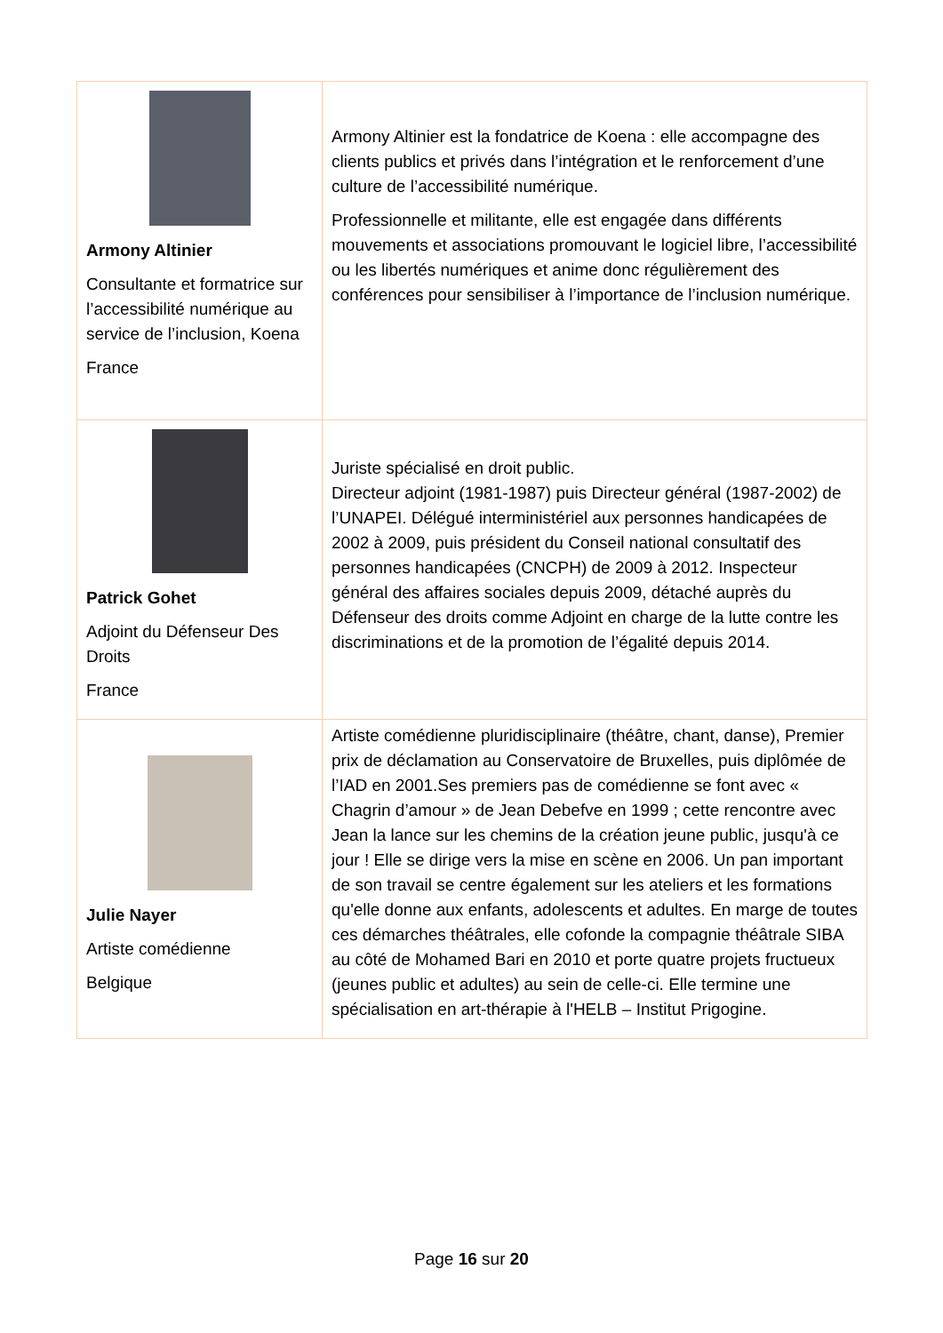| Armony Altinier Consultante et formatrice sur l’accessibilité numérique au service de l’inclusion, Koena France | Armony Altinier est la fondatrice de Koena : elle accompagne des clients publics et privés dans l’intégration et le renforcement d’une culture de l’accessibilité numérique. Professionnelle et militante, elle est engagée dans différents mouvements et associations promouvant le logiciel libre, l’accessibilité ou les libertés numériques et anime donc régulièrement des conférences pour sensibiliser à l’importance de l’inclusion numérique. |
| Patrick Gohet Adjoint du Défenseur Des Droits France | Juriste spécialisé en droit public. Directeur adjoint (1981-1987) puis Directeur général (1987-2002) de l’UNAPEI. Délégué interministériel aux personnes handicapées de 2002 à 2009, puis président du Conseil national consultatif des personnes handicapées (CNCPH) de 2009 à 2012. Inspecteur général des affaires sociales depuis 2009, détaché auprès du Défenseur des droits comme Adjoint en charge de la lutte contre les discriminations et de la promotion de l’égalité depuis 2014. |
| Julie Nayer Artiste comédienne Belgique | Artiste comédienne pluridisciplinaire (théâtre, chant, danse), Premier prix de déclamation au Conservatoire de Bruxelles, puis diplômée de l’IAD en 2001.Ses premiers pas de comédienne se font avec « Chagrin d’amour » de Jean Debefve en 1999 ; cette rencontre avec Jean la lance sur les chemins de la création jeune public, jusqu'à ce jour ! Elle se dirige vers la mise en scène en 2006. Un pan important de son travail se centre également sur les ateliers et les formations qu'elle donne aux enfants, adolescents et adultes. En marge de toutes ces démarches théâtrales, elle cofonde la compagnie théâtrale SIBA au côté de Mohamed Bari en 2010 et porte quatre projets fructueux (jeunes public et adultes) au sein de celle-ci. Elle termine une spécialisation en art-thérapie à l'HELB – Institut Prigogine. |
Page 16 sur 20